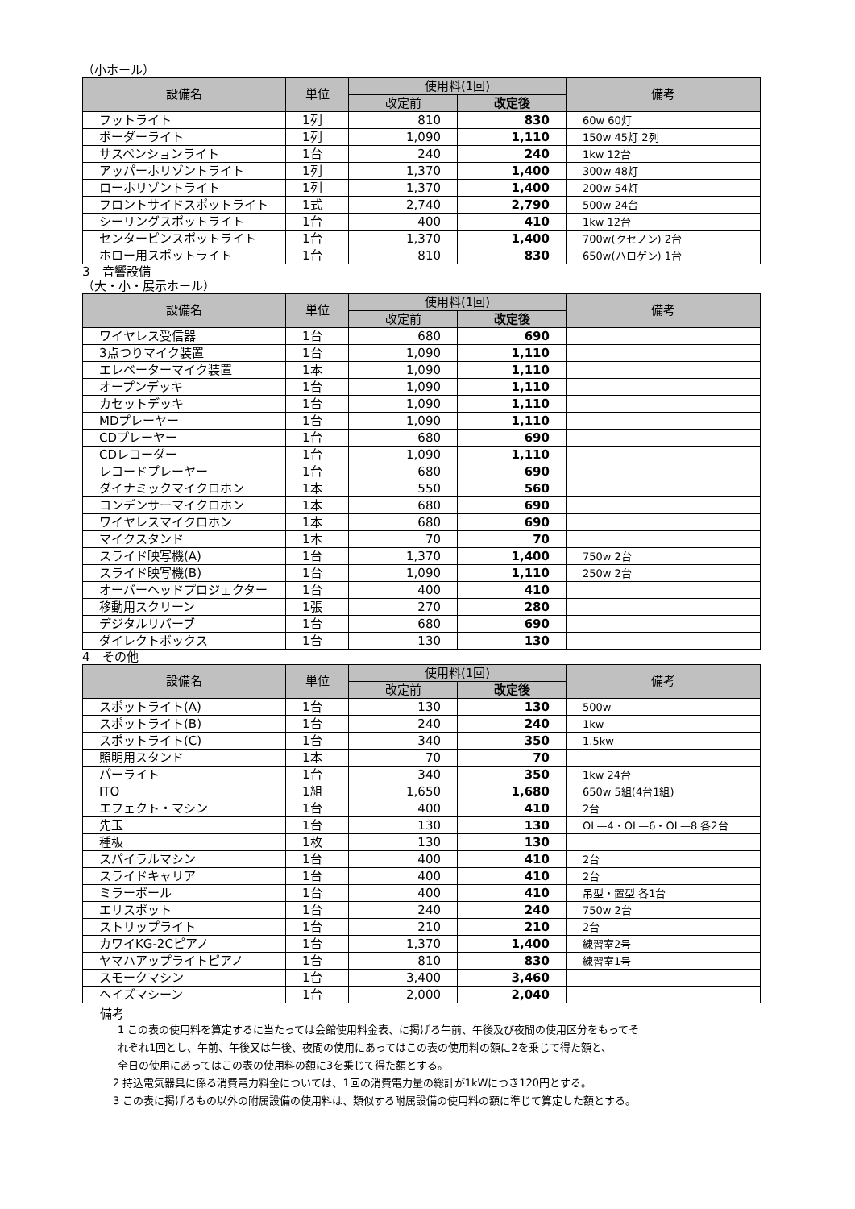（小ホール）
| 設備名 | 単位 | 使用料(1回) | | 備考 |
| --- | --- | --- | --- | --- |
| | | 改定前 | 改定後 | |
| フットライト | 1列 | 810 | 830 | 60w 60灯 |
| ボーダーライト | 1列 | 1,090 | 1,110 | 150w 45灯 2列 |
| サスペンションライト | 1台 | 240 | 240 | 1kw 12台 |
| アッパーホリゾントライト | 1列 | 1,370 | 1,400 | 300w 48灯 |
| ローホリゾントライト | 1列 | 1,370 | 1,400 | 200w 54灯 |
| フロントサイドスポットライト | 1式 | 2,740 | 2,790 | 500w 24台 |
| シーリングスポットライト | 1台 | 400 | 410 | 1kw 12台 |
| センターピンスポットライト | 1台 | 1,370 | 1,400 | 700w(クセノン) 2台 |
| ホロー用スポットライト | 1台 | 810 | 830 | 650w(ハロゲン) 1台 |
3　音響設備
（大・小・展示ホール）
| 設備名 | 単位 | 使用料(1回) | | 備考 |
| --- | --- | --- | --- | --- |
| | | 改定前 | 改定後 | |
| ワイヤレス受信器 | 1台 | 680 | 690 | |
| 3点つりマイク装置 | 1台 | 1,090 | 1,110 | |
| エレベーターマイク装置 | 1本 | 1,090 | 1,110 | |
| オープンデッキ | 1台 | 1,090 | 1,110 | |
| カセットデッキ | 1台 | 1,090 | 1,110 | |
| MDプレーヤー | 1台 | 1,090 | 1,110 | |
| CDプレーヤー | 1台 | 680 | 690 | |
| CDレコーダー | 1台 | 1,090 | 1,110 | |
| レコードプレーヤー | 1台 | 680 | 690 | |
| ダイナミックマイクロホン | 1本 | 550 | 560 | |
| コンデンサーマイクロホン | 1本 | 680 | 690 | |
| ワイヤレスマイクロホン | 1本 | 680 | 690 | |
| マイクスタンド | 1本 | 70 | 70 | |
| スライド映写機(A) | 1台 | 1,370 | 1,400 | 750w 2台 |
| スライド映写機(B) | 1台 | 1,090 | 1,110 | 250w 2台 |
| オーバーヘッドプロジェクター | 1台 | 400 | 410 | |
| 移動用スクリーン | 1張 | 270 | 280 | |
| デジタルリバーブ | 1台 | 680 | 690 | |
| ダイレクトボックス | 1台 | 130 | 130 | |
4　その他
| 設備名 | 単位 | 使用料(1回) | | 備考 |
| --- | --- | --- | --- | --- |
| | | 改定前 | 改定後 | |
| スポットライト(A) | 1台 | 130 | 130 | 500w |
| スポットライト(B) | 1台 | 240 | 240 | 1kw |
| スポットライト(C) | 1台 | 340 | 350 | 1.5kw |
| 照明用スタンド | 1本 | 70 | 70 | |
| パーライト | 1台 | 340 | 350 | 1kw 24台 |
| ITO | 1組 | 1,650 | 1,680 | 650w 5組(4台1組) |
| エフェクト・マシン | 1台 | 400 | 410 | 2台 |
| 先玉 | 1台 | 130 | 130 | OL—4・OL—6・OL—8 各2台 |
| 種板 | 1枚 | 130 | 130 | |
| スパイラルマシン | 1台 | 400 | 410 | 2台 |
| スライドキャリア | 1台 | 400 | 410 | 2台 |
| ミラーボール | 1台 | 400 | 410 | 吊型・置型 各1台 |
| エリスポット | 1台 | 240 | 240 | 750w 2台 |
| ストリップライト | 1台 | 210 | 210 | 2台 |
| カワイKG-2Cピアノ | 1台 | 1,370 | 1,400 | 練習室2号 |
| ヤマハアップライトピアノ | 1台 | 810 | 830 | 練習室1号 |
| スモークマシン | 1台 | 3,400 | 3,460 | |
| ヘイズマシーン | 1台 | 2,000 | 2,040 | |
備考
1 この表の使用料を算定するに当たっては会館使用料金表、に掲げる午前、午後及び夜間の使用区分をもってそ
れぞれ1回とし、午前、午後又は午後、夜間の使用にあってはこの表の使用料の額に2を乗じて得た額と、
全日の使用にあってはこの表の使用料の額に3を乗じて得た額とする。
2 持込電気器具に係る消費電力料金については、1回の消費電力量の総計が1kWにつき120円とする。
3 この表に掲げるもの以外の附属設備の使用料は、類似する附属設備の使用料の額に準じて算定した額とする。